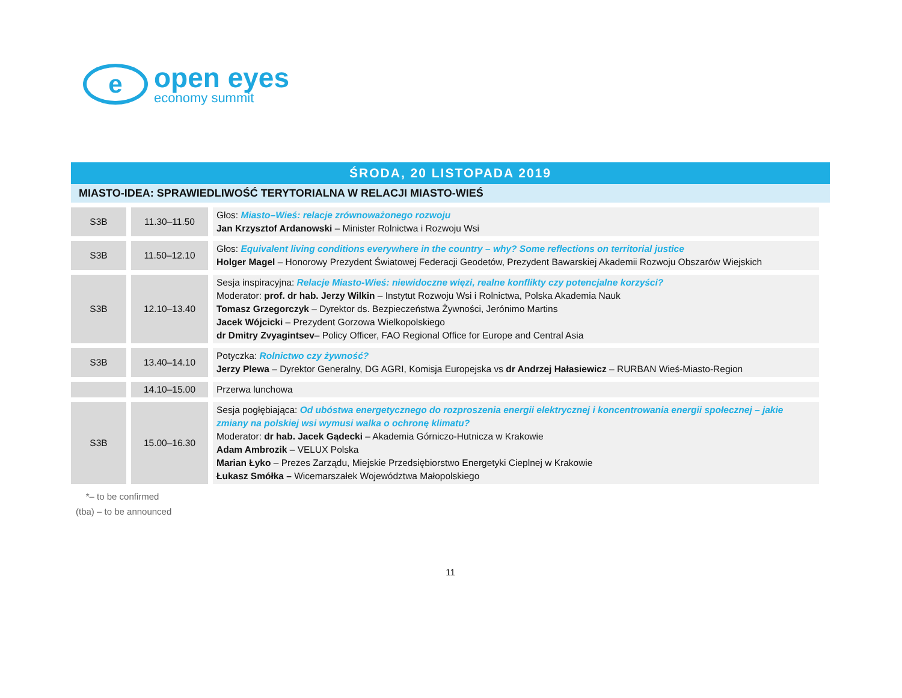e
open eyes
economy summit
ŚRODA, 20 LISTOPADA 2019
MIASTO-IDEA: SPRAWIEDLIWOŚĆ TERYTORIALNA W RELACJI MIASTO-WIEŚ
| S3B | 11.30–11.50 | Głos: Miasto–Wieś: relacje zrównoważonego rozwoju Jan Krzysztof Ardanowski – Minister Rolnictwa i Rozwoju Wsi |
| S3B | 11.50–12.10 | Głos: Equivalent living conditions everywhere in the country – why? Some reflections on territorial justice Holger Magel – Honorowy Prezydent Światowej Federacji Geodetów, Prezydent Bawarskiej Akademii Rozwoju Obszarów Wiejskich |
| S3B | 12.10–13.40 | Sesja inspiracyjna: Relacje Miasto-Wieś: niewidoczne więzi, realne konflikty czy potencjalne korzyści? Moderator: prof. dr hab. Jerzy Wilkin – Instytut Rozwoju Wsi i Rolnictwa, Polska Akademia Nauk Tomasz Grzegorczyk – Dyrektor ds. Bezpieczeństwa Żywności, Jerónimo Martins Jacek Wójcicki – Prezydent Gorzowa Wielkopolskiego dr Dmitry Zvyagintsev – Policy Officer, FAO Regional Office for Europe and Central Asia |
| S3B | 13.40–14.10 | Potyczka: Rolnictwo czy żywność? Jerzy Plewa – Dyrektor Generalny, DG AGRI, Komisja Europejska vs dr Andrzej Hałasiewicz – RURBAN Wieś-Miasto-Region |
| | 14.10–15.00 | Przerwa lunchowa |
| S3B | 15.00–16.30 | Sesja pogłębiająca: Od ubóstwa energetycznego do rozproszenia energii elektrycznej i koncentrowania energii społecznej – jakie zmiany na polskiej wsi wymusi walka o ochronę klimatu? Moderator: dr hab. Jacek Gądecki – Akademia Górniczo-Hutnicza w Krakowie Adam Ambrozik – VELUX Polska Marian Łyko – Prezes Zarządu, Miejskie Przedsiębiorstwo Energetyki Cieplnej w Krakowie Łukasz Smółka – Wicemarszałek Województwa Małopolskiego |
*– to be confirmed
(tba) – to be announced
11